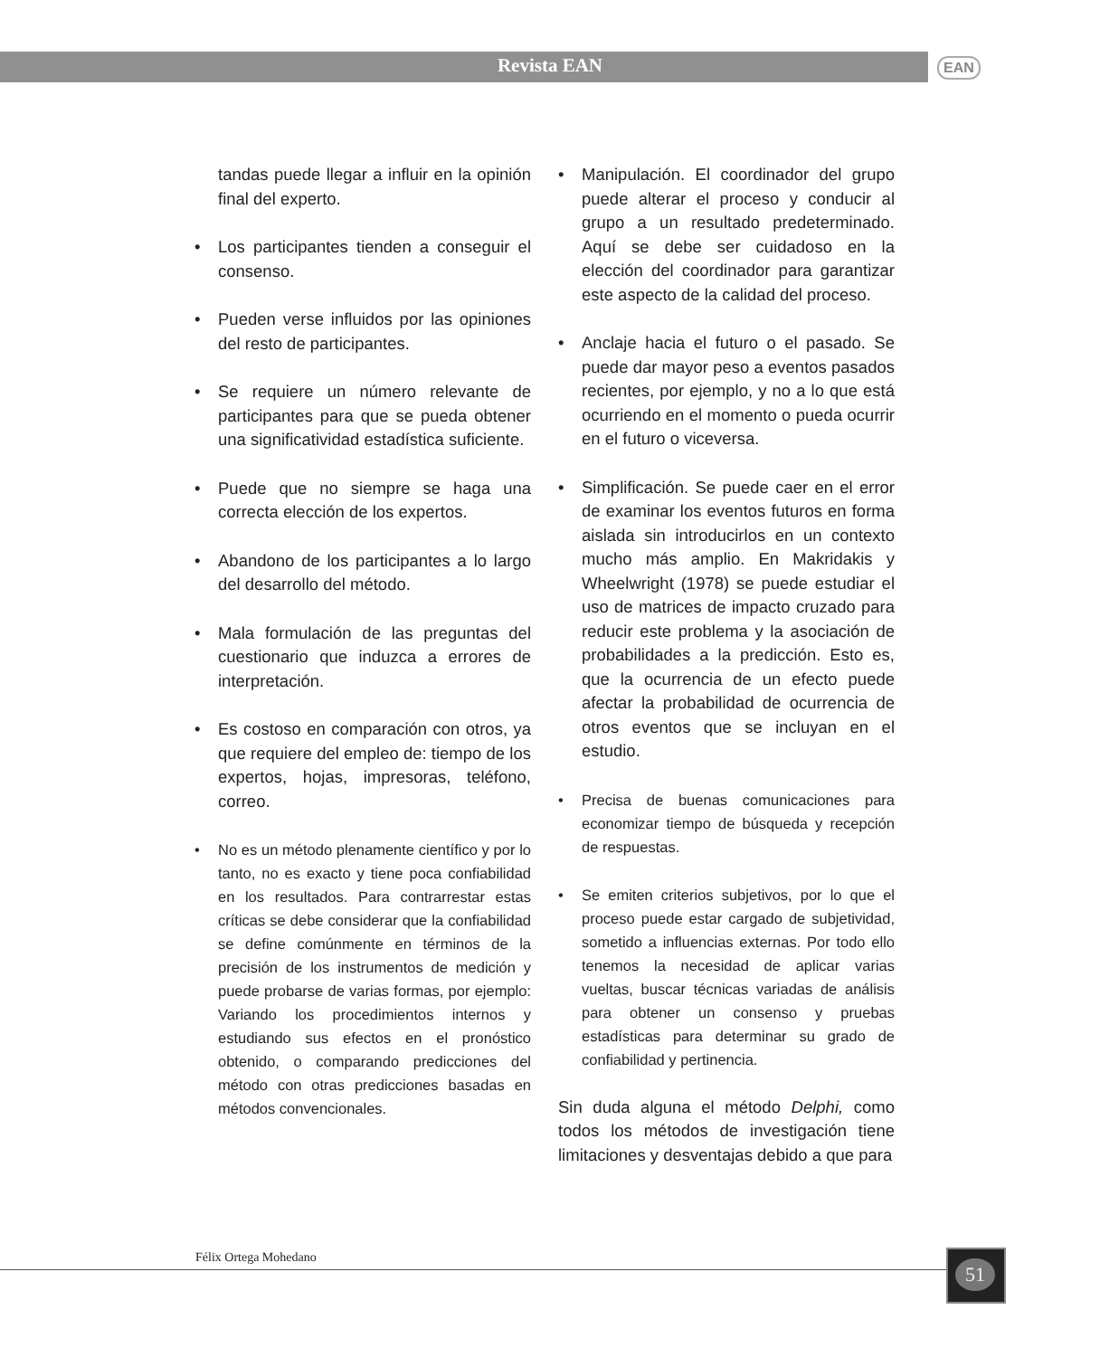Revista EAN EAN
tandas puede llegar a influir en la opinión final del experto.
• Los participantes tienden a conseguir el consenso.
• Pueden verse influidos por las opiniones del resto de participantes.
• Se requiere un número relevante de participantes para que se pueda obtener una significatividad estadística suficiente.
• Puede que no siempre se haga una correcta elección de los expertos.
• Abandono de los participantes a lo largo del desarrollo del método.
• Mala formulación de las preguntas del cuestionario que induzca a errores de interpretación.
• Es costoso en comparación con otros, ya que requiere del empleo de: tiempo de los expertos, hojas, impresoras, teléfono, correo.
• No es un método plenamente científico y por lo tanto, no es exacto y tiene poca confiabilidad en los resultados. Para contrarrestar estas críticas se debe considerar que la confiabilidad se define comúnmente en términos de la precisión de los instrumentos de medición y puede probarse de varias formas, por ejemplo: Variando los procedimientos internos y estudiando sus efectos en el pronóstico obtenido, o comparando predicciones del método con otras predicciones basadas en métodos convencionales.
• Manipulación. El coordinador del grupo puede alterar el proceso y conducir al grupo a un resultado predeterminado. Aquí se debe ser cuidadoso en la elección del coordinador para garantizar este aspecto de la calidad del proceso.
• Anclaje hacia el futuro o el pasado. Se puede dar mayor peso a eventos pasados recientes, por ejemplo, y no a lo que está ocurriendo en el momento o pueda ocurrir en el futuro o viceversa.
• Simplificación. Se puede caer en el error de examinar los eventos futuros en forma aislada sin introducirlos en un contexto mucho más amplio. En Makridakis y Wheelwright (1978) se puede estudiar el uso de matrices de impacto cruzado para reducir este problema y la asociación de probabilidades a la predicción. Esto es, que la ocurrencia de un efecto puede afectar la probabilidad de ocurrencia de otros eventos que se incluyan en el estudio.
• Precisa de buenas comunicaciones para economizar tiempo de búsqueda y recepción de respuestas.
• Se emiten criterios subjetivos, por lo que el proceso puede estar cargado de subjetividad, sometido a influencias externas. Por todo ello tenemos la necesidad de aplicar varias vueltas, buscar técnicas variadas de análisis para obtener un consenso y pruebas estadísticas para determinar su grado de confiabilidad y pertinencia.
Sin duda alguna el método Delphi, como todos los métodos de investigación tiene limitaciones y desventajas debido a que para
Félix Ortega Mohedano 51